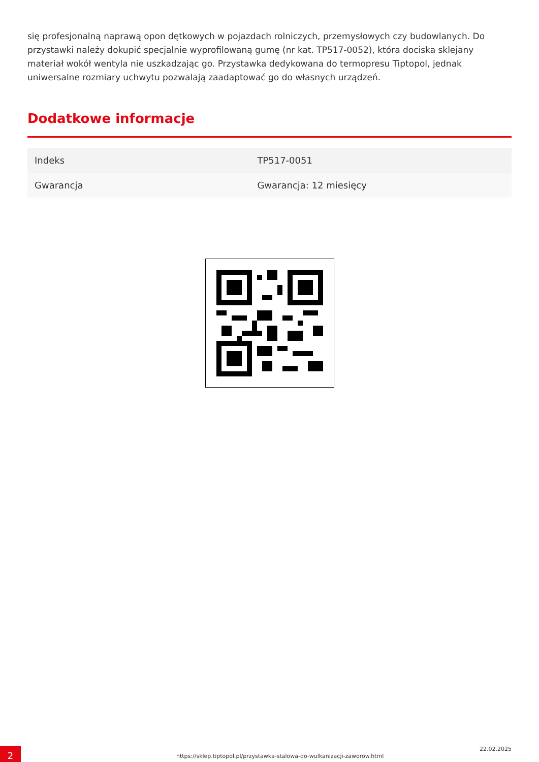się profesjonalną naprawą opon dętkowych w pojazdach rolniczych, przemysłowych czy budowlanych. Do przystawki należy dokupić specjalnie wyprofilowaną gumę (nr kat. TP517-0052), która dociska sklejany materiał wokół wentyla nie uszkadzając go. Przystawka dedykowana do termopresu Tiptopol, jednak uniwersalne rozmiary uchwytu pozwalają zaadaptować go do własnych urządzeń.
Dodatkowe informacje
| Indeks | TP517-0051 |
| Gwarancja | Gwarancja: 12 miesięcy |
2
https://sklep.tiptopol.pl/przystawka-stalowa-do-wulkanizacji-zaworow.html
22.02.2025